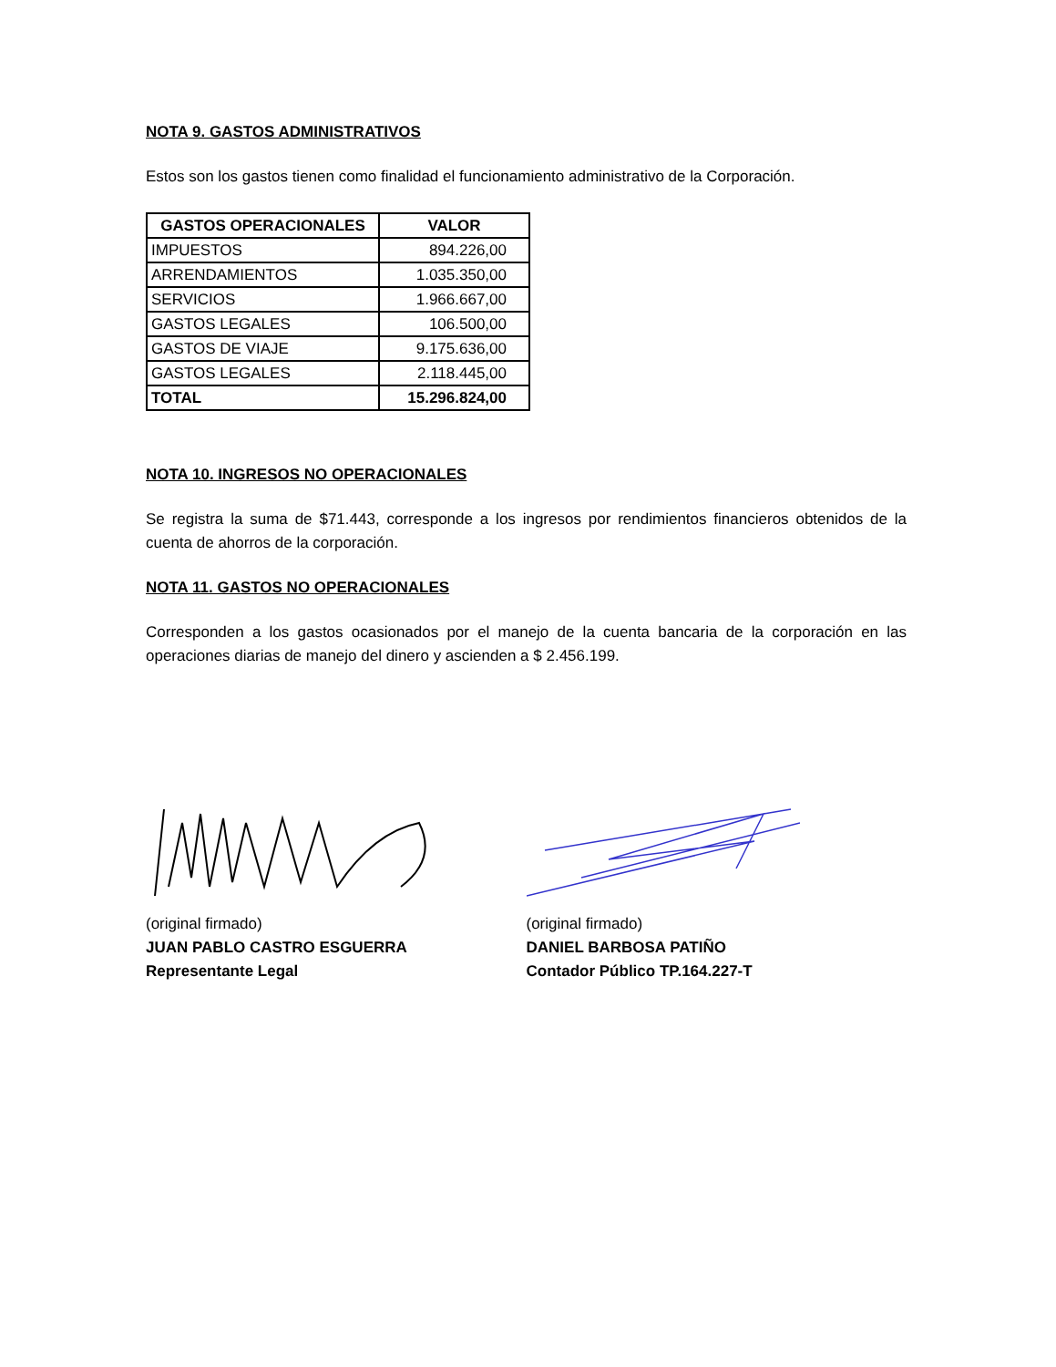NOTA 9. GASTOS ADMINISTRATIVOS
Estos son los gastos tienen como finalidad el funcionamiento administrativo de la Corporación.
| GASTOS OPERACIONALES | VALOR |
| --- | --- |
| IMPUESTOS | 894.226,00 |
| ARRENDAMIENTOS | 1.035.350,00 |
| SERVICIOS | 1.966.667,00 |
| GASTOS LEGALES | 106.500,00 |
| GASTOS DE VIAJE | 9.175.636,00 |
| GASTOS LEGALES | 2.118.445,00 |
| TOTAL | 15.296.824,00 |
NOTA 10. INGRESOS NO OPERACIONALES
Se registra la suma de $71.443, corresponde a los ingresos por rendimientos financieros obtenidos de la cuenta de ahorros de la corporación.
NOTA 11. GASTOS NO OPERACIONALES
Corresponden a los gastos ocasionados por el manejo de la cuenta bancaria de la corporación en las operaciones diarias de manejo del dinero y ascienden a $ 2.456.199.
(original firmado)
JUAN PABLO CASTRO ESGUERRA
Representante Legal
(original firmado)
DANIEL BARBOSA PATIÑO
Contador Público TP.164.227-T